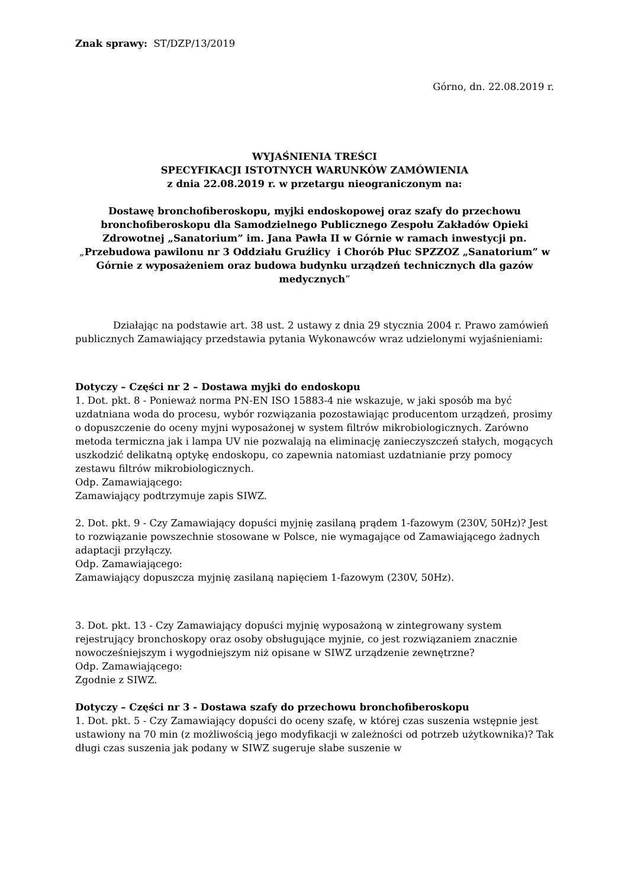Znak sprawy: ST/DZP/13/2019
Górno, dn. 22.08.2019 r.
WYJAŚNIENIA TREŚCI
SPECYFIKACJI ISTOTNYCH WARUNKÓW ZAMÓWIENIA
z dnia 22.08.2019 r. w przetargu nieograniczonym na:
Dostawę bronchofiberoskopu, myjki endoskopowej oraz szafy do przechowu bronchofiberoskopu dla Samodzielnego Publicznego Zespołu Zakładów Opieki Zdrowotnej „Sanatorium” im. Jana Pawła II w Górnie w ramach inwestycji pn. „Przebudowa pawilonu nr 3 Oddziału Gruźlicy i Chorób Płuc SPZZOZ „Sanatorium” w Górnie z wyposażeniem oraz budowa budynku urządzeń technicznych dla gazów medycznych”
Działając na podstawie art. 38 ust. 2 ustawy z dnia 29 stycznia 2004 r. Prawo zamówień publicznych Zamawiający przedstawia pytania Wykonawców wraz udzielonymi wyjaśnieniami:
Dotyczy – Części nr 2 – Dostawa myjki do endoskopu
1. Dot. pkt. 8 - Ponieważ norma PN-EN ISO 15883-4 nie wskazuje, w jaki sposób ma być uzdatniana woda do procesu, wybór rozwiązania pozostawiając producentom urządzeń, prosimy o dopuszczenie do oceny myjni wyposażonej w system filtrów mikrobiologicznych. Zarówno metoda termiczna jak i lampa UV nie pozwalają na eliminację zanieczyszczeń stałych, mogących uszkodzić delikatną optykę endoskopu, co zapewnia natomiast uzdatnianie przy pomocy zestawu filtrów mikrobiologicznych.
Odp. Zamawiającego:
Zamawiający podtrzymuje zapis SIWZ.
2. Dot. pkt. 9 - Czy Zamawiający dopuści myjnię zasilaną prądem 1-fazowym (230V, 50Hz)? Jest to rozwiązanie powszechnie stosowane w Polsce, nie wymagające od Zamawiającego żadnych adaptacji przyłączy.
Odp. Zamawiającego:
Zamawiający dopuszcza myjnię zasilaną napięciem 1-fazowym (230V, 50Hz).
3. Dot. pkt. 13 - Czy Zamawiający dopuści myjnię wyposażoną w zintegrowany system rejestrujący bronchoskopy oraz osoby obsługujące myjnie, co jest rozwiązaniem znacznie nowocześniejszym i wygodniejszym niż opisane w SIWZ urządzenie zewnętrzne?
Odp. Zamawiającego:
Zgodnie z SIWZ.
Dotyczy – Części nr 3 - Dostawa szafy do przechowu bronchofiberoskopu
1. Dot. pkt. 5 - Czy Zamawiający dopuści do oceny szafę, w której czas suszenia wstępnie jest ustawiony na 70 min (z możliwością jego modyfikacji w zależności od potrzeb użytkownika)? Tak długi czas suszenia jak podany w SIWZ sugeruje słabe suszenie w